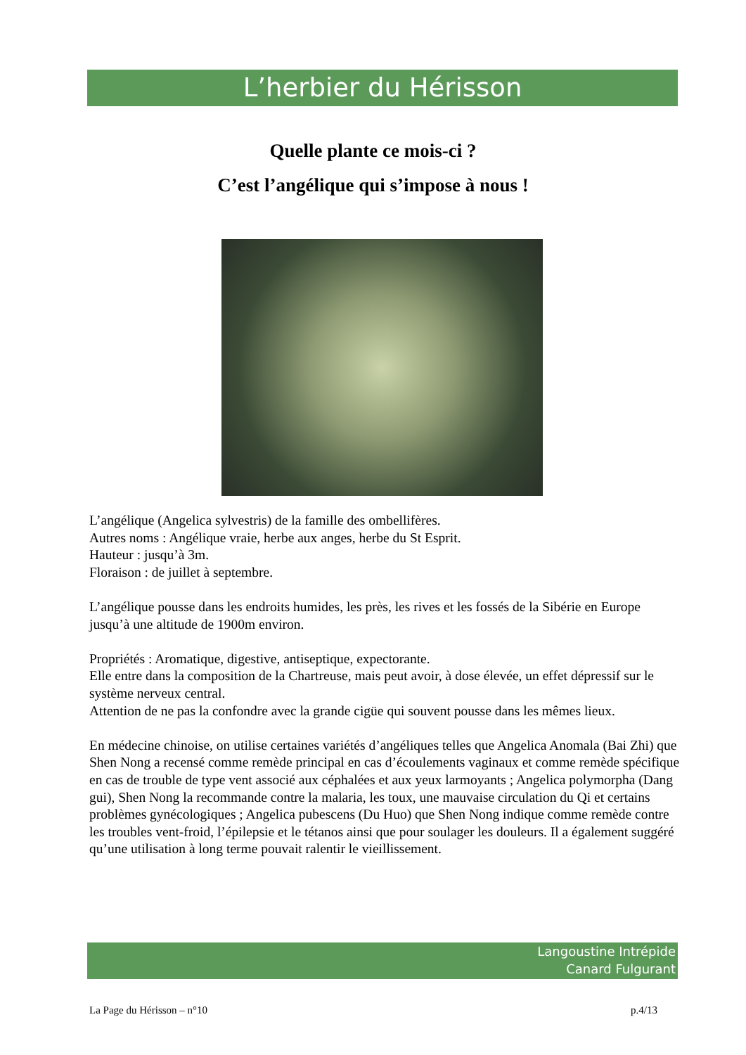L’herbier du Hérisson
Quelle plante ce mois-ci ?
C’est l’angélique qui s’impose à nous !
L’angélique (Angelica sylvestris) de la famille des ombellifères.
Autres noms : Angélique vraie, herbe aux anges, herbe du St Esprit.
Hauteur : jusqu’à 3m.
Floraison : de juillet à septembre.
L’angélique pousse dans les endroits humides, les près, les rives et les fossés de la Sibérie en Europe jusqu’à une altitude de 1900m environ.
Propriétés : Aromatique, digestive, antiseptique, expectorante.
Elle entre dans la composition de la Chartreuse, mais peut avoir, à dose élevée, un effet dépressif sur le système nerveux central.
Attention de ne pas la confondre avec la grande cigüe qui souvent pousse dans les mêmes lieux.
En médecine chinoise, on utilise certaines variétés d’angéliques telles que Angelica Anomala (Bai Zhi) que Shen Nong a recensé comme remède principal en cas d’écoulements vaginaux et comme remède spécifique en cas de trouble de type vent associé aux céphalées et aux yeux larmoyants ; Angelica polymorpha (Dang gui), Shen Nong la recommande contre la malaria, les toux, une mauvaise circulation du Qi et certains problèmes gynécologiques ; Angelica pubescens (Du Huo) que Shen Nong indique comme remède contre les troubles vent-froid, l’épilepsie et le tétanos ainsi que pour soulager les douleurs. Il a également suggéré qu’une utilisation à long terme pouvait ralentir le vieillissement.
Langoustine Intrépide
Canard Fulgurant
La Page du Hérisson – n°10 p.4/13